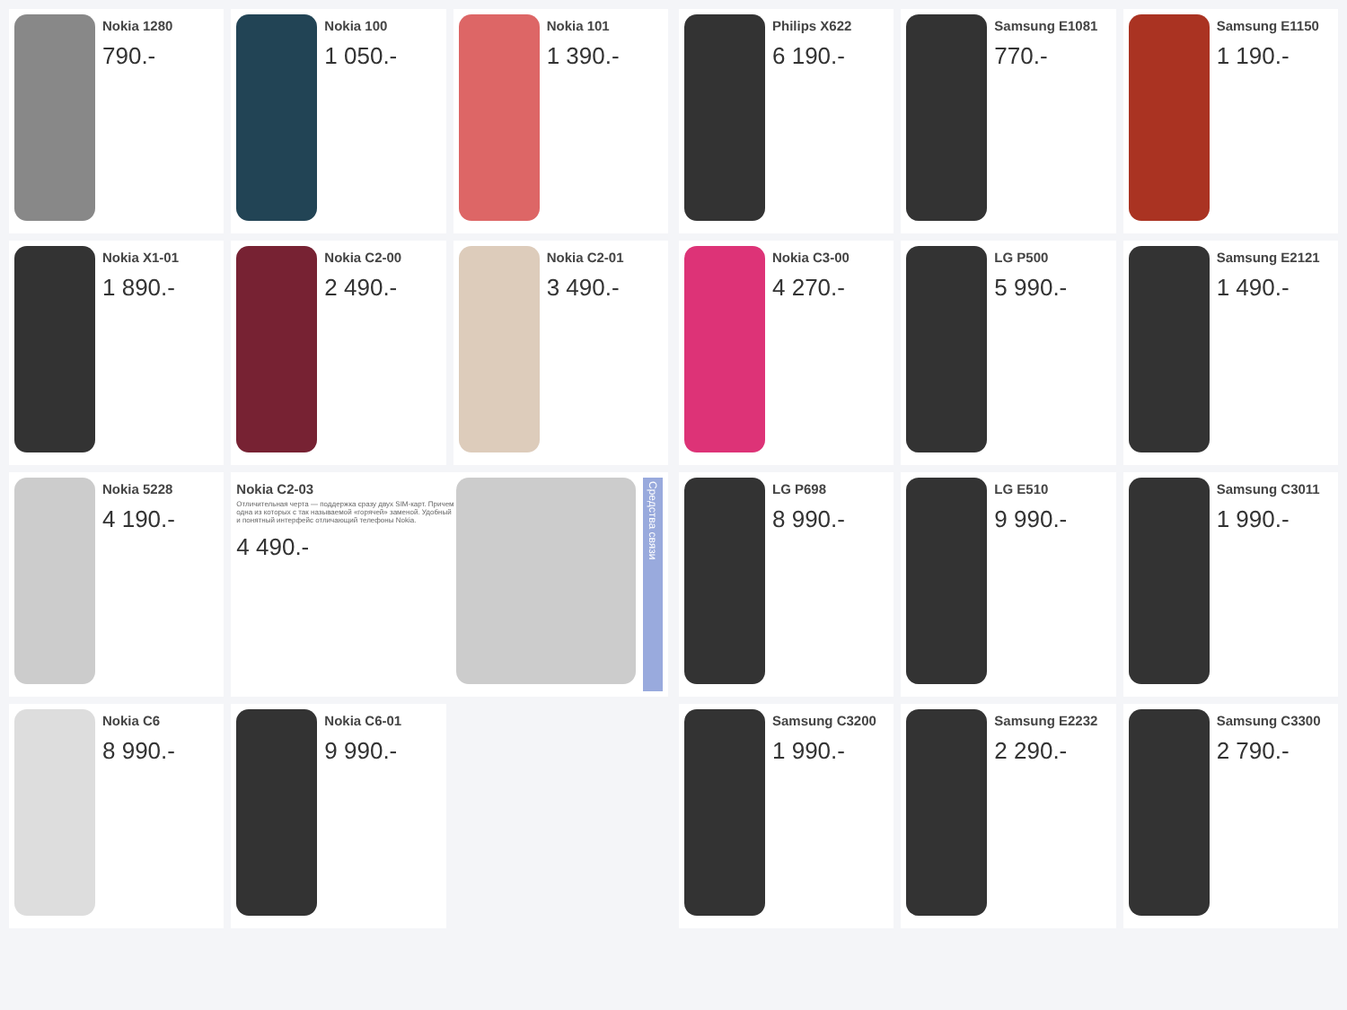Nokia 1280
790.-
Nokia 100
1 050.-
Nokia 101
1 390.-
Nokia X1-01
1 890.-
Nokia C2-00
2 490.-
Nokia C2-01
3 490.-
Nokia 5228
4 190.-
Nokia C2-03
Отличительная черта — поддержка сразу двух SIM-карт. Причем одна из которых с так называемой «горячей» заменой. Удобный и понятный интерфейс отличающий телефоны Nokia.
4 490.-
Средства связи
Nokia C6
8 990.-
Nokia C6-01
9 990.-
Philips X622
6 190.-
Samsung E1081
770.-
Samsung E1150
1 190.-
Nokia C3-00
4 270.-
LG P500
5 990.-
Samsung E2121
1 490.-
LG P698
8 990.-
LG E510
9 990.-
Samsung C3011
1 990.-
Samsung C3200
1 990.-
Samsung E2232
2 290.-
Samsung C3300
2 790.-